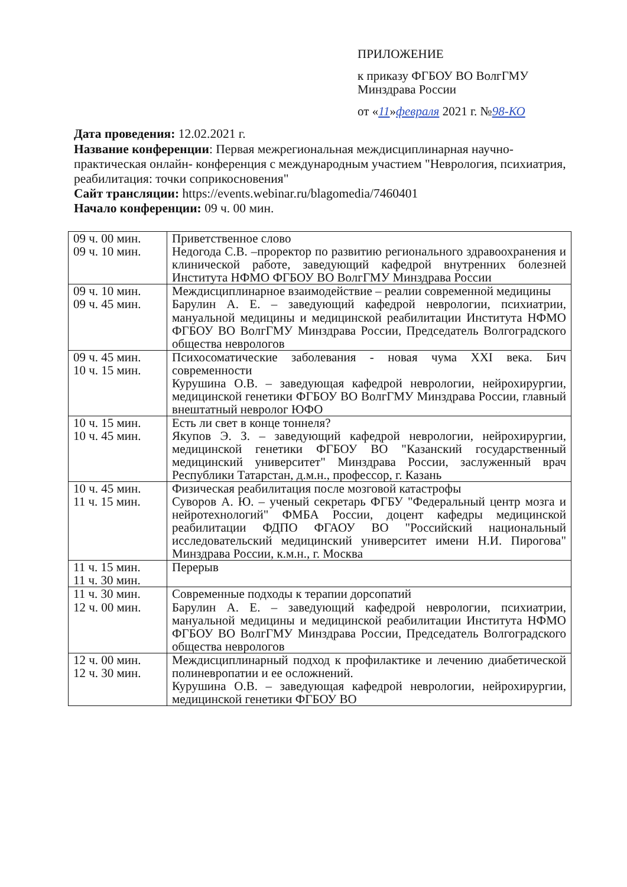ПРИЛОЖЕНИЕ
к приказу ФГБОУ ВО ВолгГМУ
Минздрава России
от «11»февраля 2021 г. №98-КО
Дата проведения: 12.02.2021 г.
Название конференции: Первая межрегиональная междисциплинарная научно-практическая онлайн- конференция с международным участием "Неврология, психиатрия, реабилитация: точки соприкосновения"
Сайт трансляции: https://events.webinar.ru/blagomedia/7460401
Начало конференции: 09 ч. 00 мин.
| 09 ч. 00 мин. 09 ч. 10 мин. | Приветственное слово Недогода С.В. –проректор по развитию регионального здравоохранения и клинической работе, заведующий кафедрой внутренних болезней Института НФМО ФГБОУ ВО ВолгГМУ Минздрава России |
| 09 ч. 10 мин. 09 ч. 45 мин. | Междисциплинарное взаимодействие – реалии современной медицины Барулин А. Е. – заведующий кафедрой неврологии, психиатрии, мануальной медицины и медицинской реабилитации Института НФМО ФГБОУ ВО ВолгГМУ Минздрава России, Председатель Волгоградского общества неврологов |
| 09 ч. 45 мин. 10 ч. 15 мин. | Психосоматические заболевания - новая чума XXI века. Бич современности Курушина О.В. – заведующая кафедрой неврологии, нейрохирургии, медицинской генетики ФГБОУ ВО ВолгГМУ Минздрава России, главный внештатный невролог ЮФО |
| 10 ч. 15 мин. 10 ч. 45 мин. | Есть ли свет в конце тоннеля? Якупов Э. З. – заведующий кафедрой неврологии, нейрохирургии, медицинской генетики ФГБОУ ВО "Казанский государственный медицинский университет" Минздрава России, заслуженный врач Республики Татарстан, д.м.н., профессор, г. Казань |
| 10 ч. 45 мин. 11 ч. 15 мин. | Физическая реабилитация после мозговой катастрофы Суворов А. Ю. – ученый секретарь ФГБУ "Федеральный центр мозга и нейротехнологий" ФМБА России, доцент кафедры медицинской реабилитации ФДПО ФГАОУ ВО "Российский национальный исследовательский медицинский университет имени Н.И. Пирогова" Минздрава России, к.м.н., г. Москва |
| 11 ч. 15 мин. 11 ч. 30 мин. | Перерыв |
| 11 ч. 30 мин. 12 ч. 00 мин. | Современные подходы к терапии дорсопатий Барулин А. Е. – заведующий кафедрой неврологии, психиатрии, мануальной медицины и медицинской реабилитации Института НФМО ФГБОУ ВО ВолгГМУ Минздрава России, Председатель Волгоградского общества неврологов |
| 12 ч. 00 мин. 12 ч. 30 мин. | Междисциплинарный подход к профилактике и лечению диабетической полиневропатии и ее осложнений. Курушина О.В. – заведующая кафедрой неврологии, нейрохирургии, медицинской генетики ФГБОУ ВО |